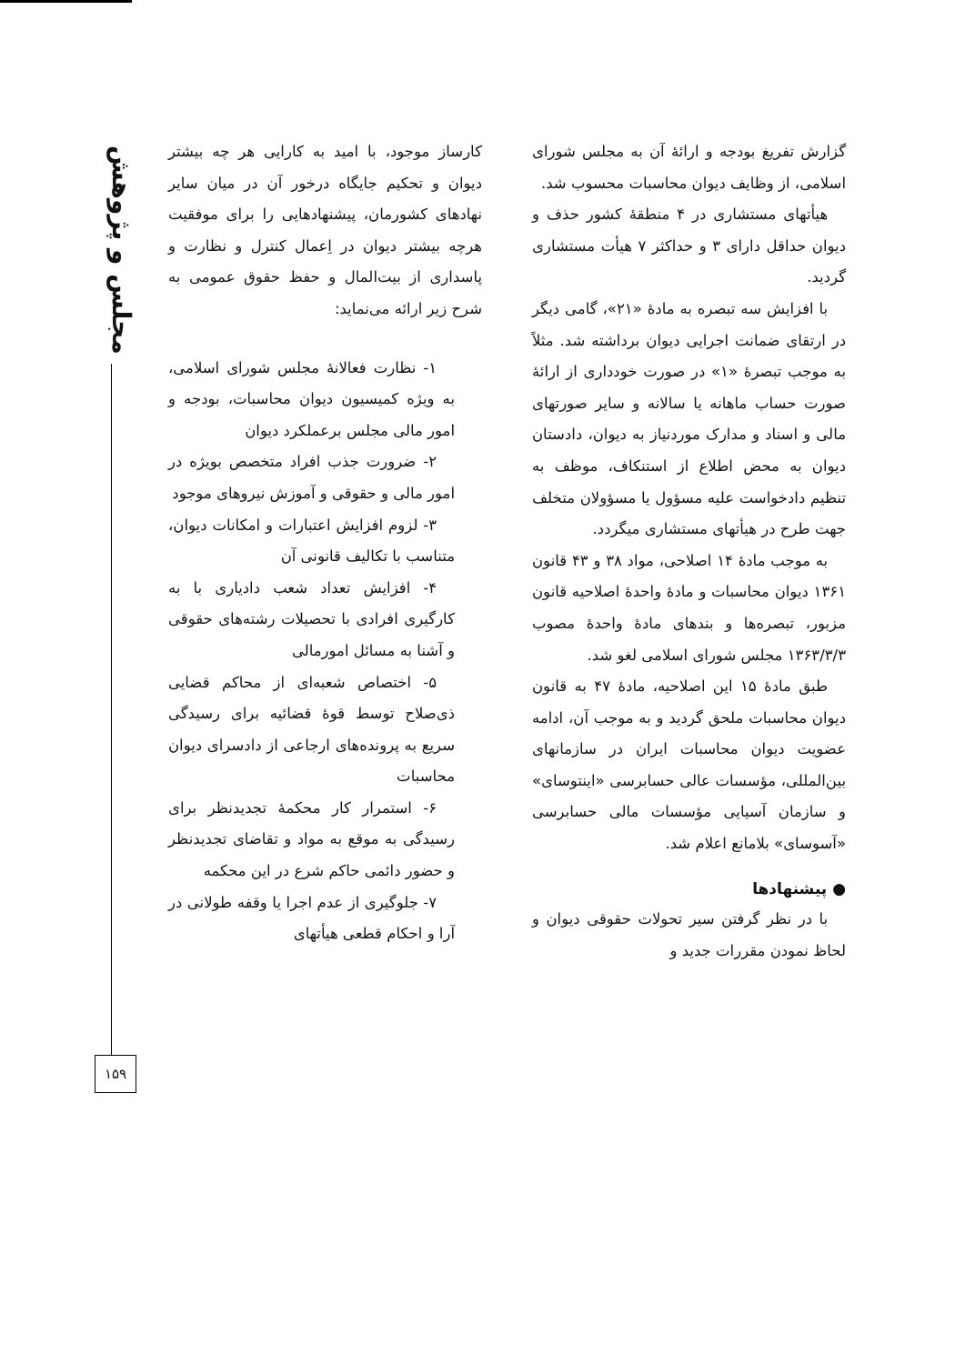مجلس و پژوهش
۱۵۹
گزارش تفریغ بودجه و ارائهٔ آن به مجلس شورای اسلامی، از وظایف دیوان محاسبات محسوب شد.
هیأتهای مستشاری در ۴ منطقهٔ کشور حذف و دیوان حداقل دارای ۳ و حداکثر ۷ هیأت مستشاری گردید.
با افزایش سه تبصره به مادهٔ «۲۱»، گامی دیگر در ارتقای ضمانت اجرایی دیوان برداشته شد. مثلاً به موجب تبصرهٔ «۱» در صورت خودداری از ارائهٔ صورت حساب ماهانه یا سالانه و سایر صورتهای مالی و اسناد و مدارک موردنیاز به دیوان، دادستان دیوان به محض اطلاع از استنکاف، موظف به تنظیم دادخواست علیه مسؤول یا مسؤولان متخلف جهت طرح در هیأتهای مستشاری میگردد.
به موجب مادهٔ ۱۴ اصلاحی، مواد ۳۸ و ۴۳ قانون ۱۳۶۱ دیوان محاسبات و مادهٔ واحدهٔ اصلاحیه قانون مزبور، تبصره‌ها و بندهای مادهٔ واحدهٔ مصوب ۱۳۶۳/۳/۳ مجلس شورای اسلامی لغو شد.
طبق مادهٔ ۱۵ این اصلاحیه، مادهٔ ۴۷ به قانون دیوان محاسبات ملحق گردید و به موجب آن، ادامه عضویت دیوان محاسبات ایران در سازمانهای بین‌المللی، مؤسسات عالی حسابرسی «اینتوسای» و سازمان آسیایی مؤسسات مالی حسابرسی «آسوسای» بلامانع اعلام شد.
● پیشنهادها
با در نظر گرفتن سیر تحولات حقوقی دیوان و لحاظ نمودن مقررات جدید و
کارساز موجود، با امید به کارایی هر چه بیشتر دیوان و تحکیم جایگاه درخور آن در میان سایر نهادهای کشورمان، پیشنهادهایی را برای موفقیت هرچه بیشتر دیوان در اِعمال کنترل و نظارت و پاسداری از بیت‌المال و حفظ حقوق عمومی به شرح زیر ارائه می‌نماید:
۱- نظارت فعالانهٔ مجلس شورای اسلامی، به ویژه کمیسیون دیوان محاسبات، بودجه و امور مالی مجلس برعملکرد دیوان
۲- ضرورت جذب افراد متخصص بویژه در امور مالی و حقوقی و آموزش نیروهای موجود
۳- لزوم افزایش اعتبارات و امکانات دیوان، متناسب با تکالیف قانونی آن
۴- افزایش تعداد شعب دادیاری با به کارگیری افرادی با تحصیلات رشته‌های حقوقی و آشنا به مسائل امورمالی
۵- اختصاص شعبه‌ای از محاکم قضایی ذی‌صلاح توسط قوهٔ قضائیه برای رسیدگی سریع به پرونده‌های ارجاعی از دادسرای دیوان محاسبات
۶- استمرار کار محکمهٔ تجدیدنظر برای رسیدگی به موقع به مواد و تقاضای تجدیدنظر و حضور دائمی حاکم شرع در این محکمه
۷- جلوگیری از عدم اجرا یا وقفه طولانی در آرا و احکام قطعی هیأتهای